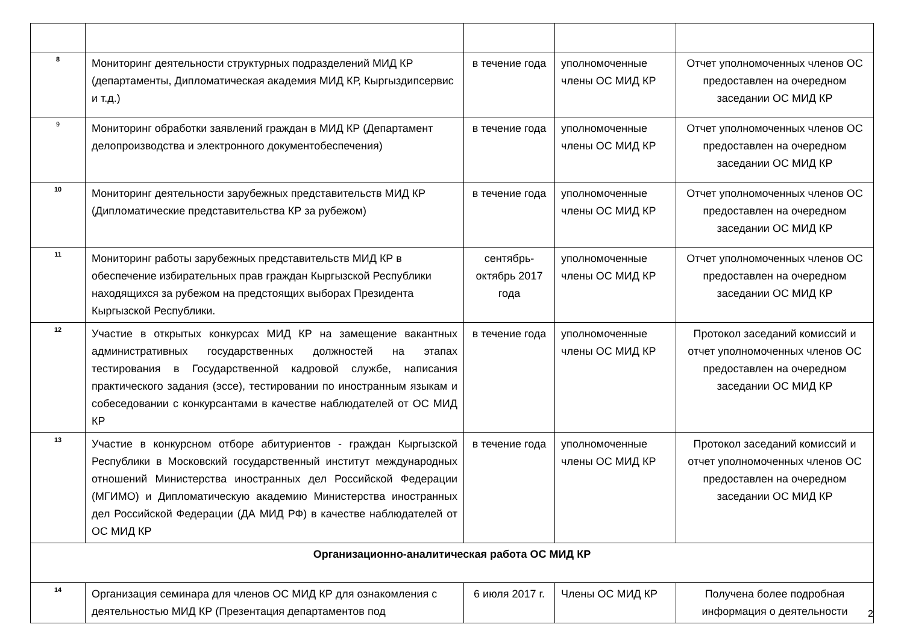| 8 | Мониторинг деятельности структурных подразделений МИД КР (департаменты, Дипломатическая академия МИД КР, Кыргыздипсервис и т.д.) | в течение года | уполномоченные члены ОС МИД КР | Отчет уполномоченных членов ОС предоставлен на очередном заседании ОС МИД КР |
| 9 | Мониторинг обработки заявлений граждан в МИД КР (Департамент делопроизводства и электронного документобеспечения) | в течение года | уполномоченные члены ОС МИД КР | Отчет уполномоченных членов ОС предоставлен на очередном заседании ОС МИД КР |
| 10 | Мониторинг деятельности зарубежных представительств МИД КР (Дипломатические представительства КР за рубежом) | в течение года | уполномоченные члены ОС МИД КР | Отчет уполномоченных членов ОС предоставлен на очередном заседании ОС МИД КР |
| 11 | Мониторинг работы зарубежных представительств МИД КР в обеспечение избирательных прав граждан Кыргызской Республики находящихся за рубежом на предстоящих выборах Президента Кыргызской Республики. | сентябрь-октябрь 2017 года | уполномоченные члены ОС МИД КР | Отчет уполномоченных членов ОС предоставлен на очередном заседании ОС МИД КР |
| 12 | Участие в открытых конкурсах МИД КР на замещение вакантных административных государственных должностей на этапах тестирования в Государственной кадровой службе, написания практического задания (эссе), тестировании по иностранным языкам и собеседовании с конкурсантами в качестве наблюдателей от ОС МИД КР | в течение года | уполномоченные члены ОС МИД КР | Протокол заседаний комиссий и отчет уполномоченных членов ОС предоставлен на очередном заседании ОС МИД КР |
| 13 | Участие в конкурсном отборе абитуриентов - граждан Кыргызской Республики в Московский государственный институт международных отношений Министерства иностранных дел Российской Федерации (МГИМО) и Дипломатическую академию Министерства иностранных дел Российской Федерации (ДА МИД РФ) в качестве наблюдателей от ОС МИД КР | в течение года | уполномоченные члены ОС МИД КР | Протокол заседаний комиссий и отчет уполномоченных членов ОС предоставлен на очередном заседании ОС МИД КР |
| Организационно-аналитическая работа ОС МИД КР | | | | |
| 14 | Организация семинара для членов ОС МИД КР для ознакомления с деятельностью МИД КР (Презентация департаментов под | 6 июля 2017 г. | Члены ОС МИД КР | Получена более подробная информация о деятельности |
2